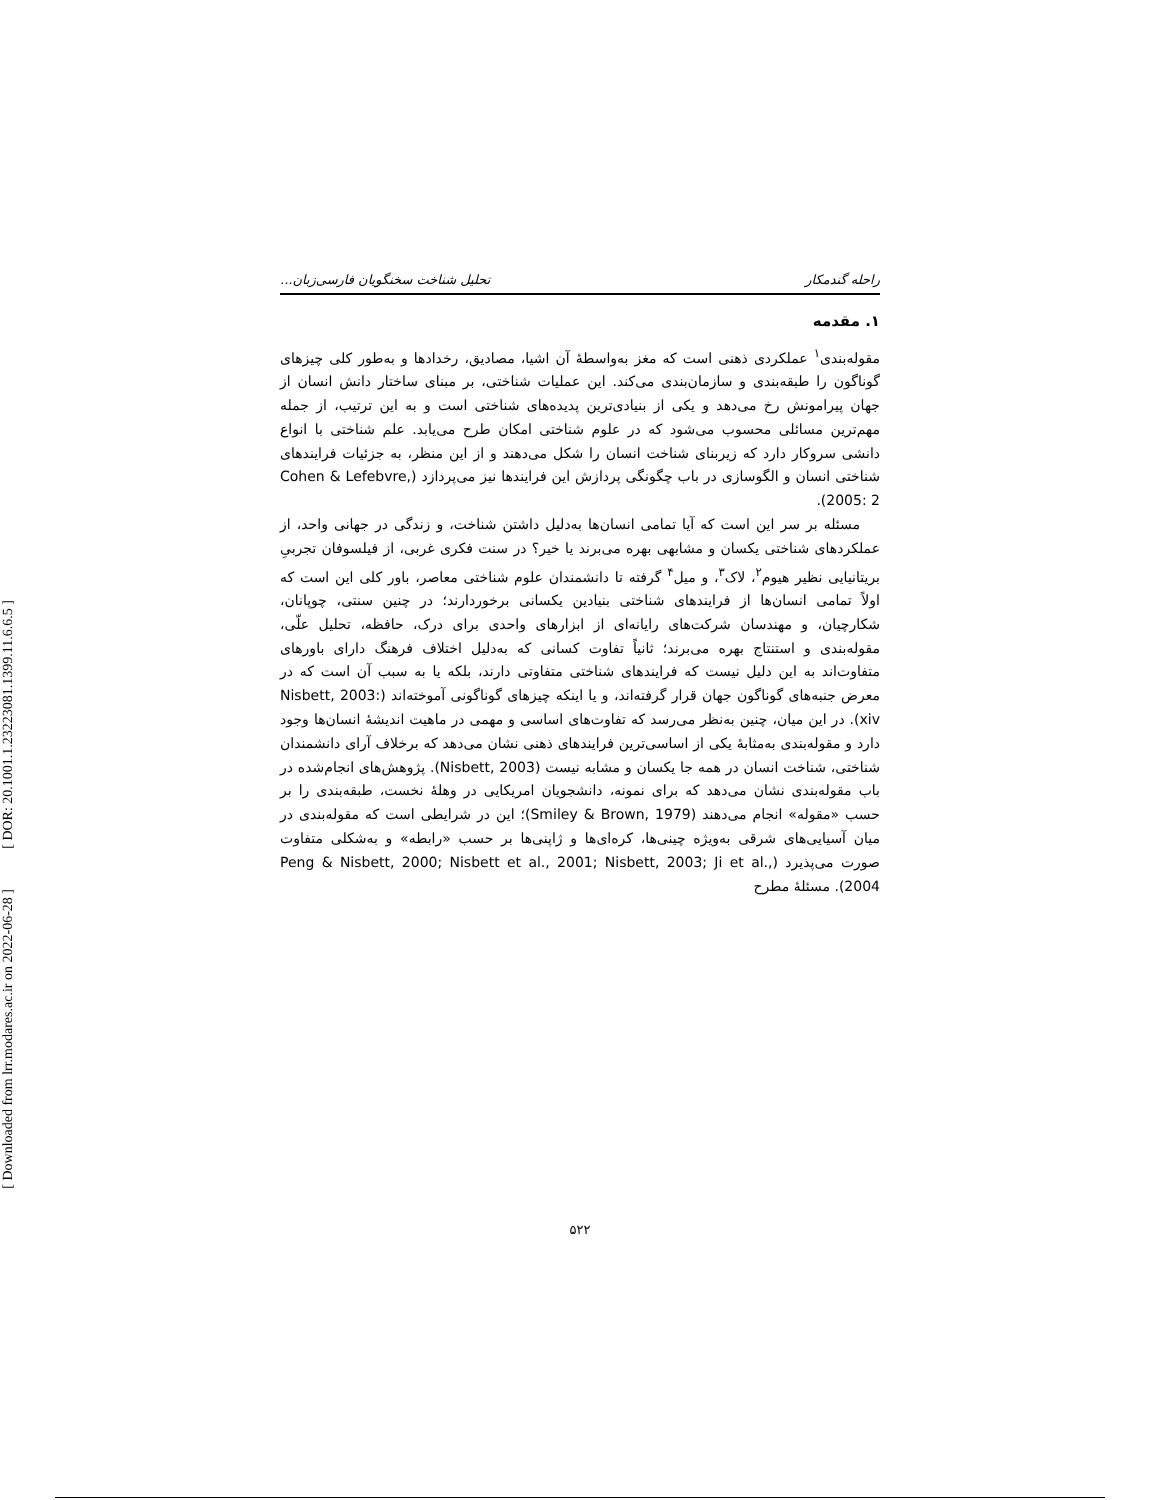[ DOR: 20.1001.1.23223081.1399.11.6.6.5 ]
[ Downloaded from lrr.modares.ac.ir on 2022-06-28 ]
راحله گندمکار تحلیل شناخت سخنگویان فارسی‌زبان...
۱. مقدمه
مقوله‌بندی<sup>۱</sup> عملکردی ذهنی است که مغز به‌واسطۀ آن اشیا، مصادیق، رخدادها و به‌طور کلی چیزهای گوناگون را طبقه‌بندی و سازمان‌بندی می‌کند. این عملیات شناختی، بر مبنای ساختار دانش انسان از جهان پیرامونش رخ می‌دهد و یکی از بنیادی‌ترین پدیده‌های شناختی است و به این ترتیب، از جمله مهم‌ترین مسائلی محسوب می‌شود که در علوم شناختی امکان طرح می‌یابد. علم شناختی با انواع دانشی سروکار دارد که زیربنای شناخت انسان را شکل می‌دهند و از این منظر، به جزئیات فرایندهای شناختی انسان و الگوسازی در باب چگونگی پردازش این فرایندها نیز می‌پردازد (Cohen & Lefebvre, 2005: 2).
مسئله بر سر این است که آیا تمامی انسان‌ها به‌دلیل داشتن شناخت، و زندگی در جهانی واحد، از عملکردهای شناختی یکسان و مشابهی بهره می‌برند یا خیر؟ در سنت فکری غربی، از فیلسوفان تجربیِ بریتانیایی نظیر هیوم<sup>۲</sup>، لاک<sup>۳</sup>، و میل<sup>۴</sup> گرفته تا دانشمندان علوم شناختی معاصر، باور کلی این است که اولاً تمامی انسان‌ها از فرایندهای شناختی بنیادین یکسانی برخوردارند؛ در چنین سنتی، چوپانان، شکارچیان، و مهندسان شرکت‌های رایانه‌ای از ابزارهای واحدی برای درک، حافظه، تحلیل علّی، مقوله‌بندی و استنتاج بهره می‌برند؛ ثانیاً تفاوت کسانی که به‌دلیل اختلاف فرهنگ دارای باورهای متفاوت‌اند به این دلیل نیست که فرایندهای شناختی متفاوتی دارند، بلکه یا به سبب آن است که در معرض جنبه‌های گوناگون جهان قرار گرفته‌اند، و یا اینکه چیزهای گوناگونی آموخته‌اند (Nisbett, 2003: xiv). در این میان، چنین به‌نظر می‌رسد که تفاوت‌های اساسی و مهمی در ماهیت اندیشۀ انسان‌ها وجود دارد و مقوله‌بندی به‌مثابۀ یکی از اساسی‌ترین فرایندهای ذهنی نشان می‌دهد که برخلاف آرای دانشمندان شناختی، شناخت انسان در همه جا یکسان و مشابه نیست (Nisbett, 2003). پژوهش‌های انجام‌شده در باب مقوله‌بندی نشان می‌دهد که برای نمونه، دانشجویان امریکایی در وهلۀ نخست، طبقه‌بندی را بر حسب «مقوله» انجام می‌دهند (Smiley & Brown, 1979)؛ این در شرایطی است که مقوله‌بندی در میان آسیایی‌های شرقی به‌ویژه چینی‌ها، کره‌ای‌ها و ژاپنی‌ها بر حسب «رابطه» و به‌شکلی متفاوت صورت می‌پذیرد (Peng & Nisbett, 2000; Nisbett et al., 2001; Nisbett, 2003; Ji et al., 2004). مسئلۀ مطرح
۵۲۲